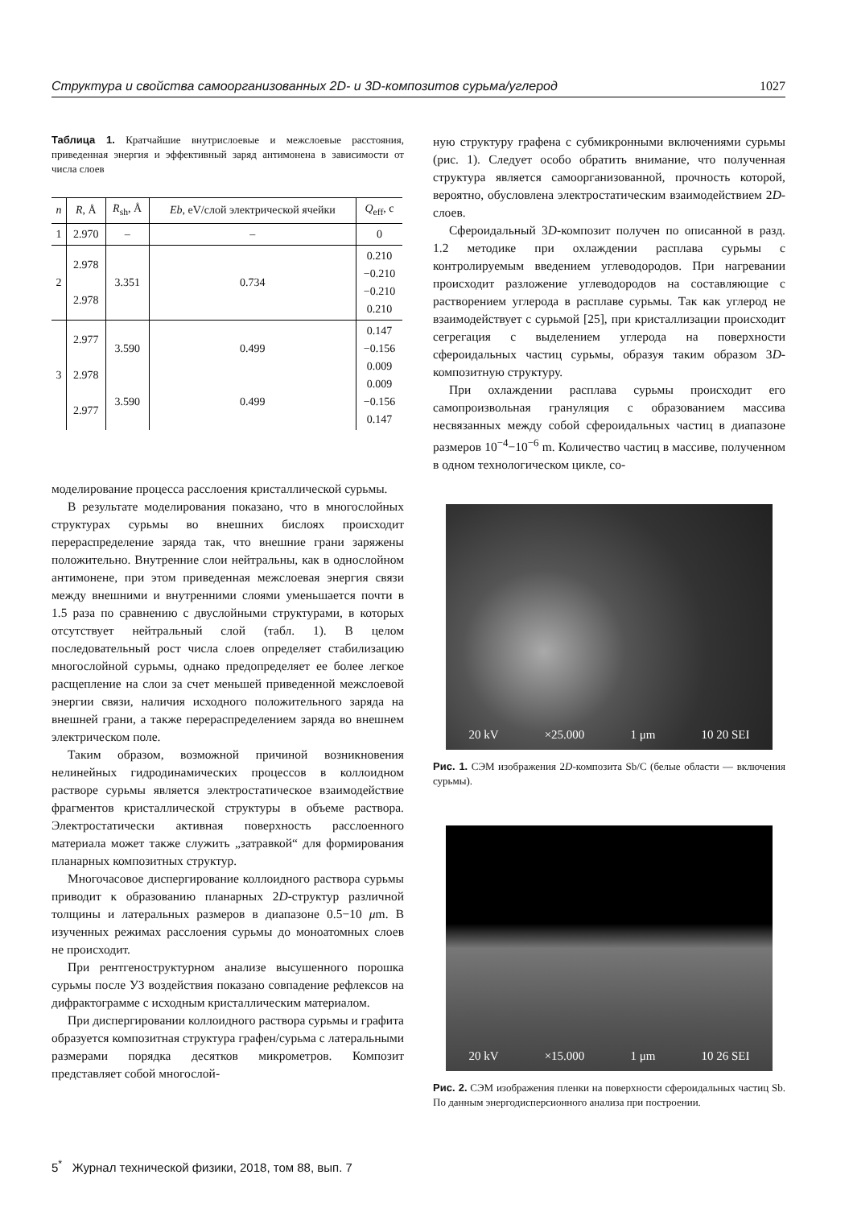Структура и свойства самоорганизованных 2D- и 3D-композитов сурьма/углерод 1027
Таблица 1. Кратчайшие внутрислоевые и межслоевые расстояния, приведенная энергия и эффективный заряд антимонена в зависимости от числа слоев
| n | R , Å | R<sub>sh</sub>, Å | Eb , eV/слой электрической ячейки | Q<sub>eff</sub>, c |
| --- | --- | --- | --- | --- |
| 1 | 2.970 | – | – | 0 |
| 2 | 2.978 2.978 | 3.351 | 0.734 | 0.210 −0.210 −0.210 0.210 |
| 3 | 2.977 2.978 2.977 | 3.590 3.590 | 0.499 0.499 | 0.147 −0.156 0.009 0.009 −0.156 0.147 |
моделирование процесса расслоения кристаллической сурьмы.
В результате моделирования показано, что в многослойных структурах сурьмы во внешних бислоях происходит перераспределение заряда так, что внешние грани заряжены положительно. Внутренние слои нейтральны, как в однослойном антимонене, при этом приведенная межслоевая энергия связи между внешними и внутренними слоями уменьшается почти в 1.5 раза по сравнению с двуслойными структурами, в которых отсутствует нейтральный слой (табл. 1). В целом последовательный рост числа слоев определяет стабилизацию многослойной сурьмы, однако предопределяет ее более легкое расщепление на слои за счет меньшей приведенной межслоевой энергии связи, наличия исходного положительного заряда на внешней грани, а также перераспределением заряда во внешнем электрическом поле.
Таким образом, возможной причиной возникновения нелинейных гидродинамических процессов в коллоидном растворе сурьмы является электростатическое взаимодействие фрагментов кристаллической структуры в объеме раствора. Электростатически активная поверхность расслоенного материала может также служить „затравкой“ для формирования планарных композитных структур.
Многочасовое диспергирование коллоидного раствора сурьмы приводит к образованию планарных 2D-структур различной толщины и латеральных размеров в диапазоне 0.5−10 μm. В изученных режимах расслоения сурьмы до моноатомных слоев не происходит.
При рентгеноструктурном анализе высушенного порошка сурьмы после УЗ воздействия показано совпадение рефлексов на дифрактограмме с исходным кристаллическим материалом.
При диспергировании коллоидного раствора сурьмы и графита образуется композитная структура графен/сурьма с латеральными размерами порядка десятков микрометров. Композит представляет собой многослой-
ную структуру графена с субмикронными включениями сурьмы (рис. 1). Следует особо обратить внимание, что полученная структура является самоорганизованной, прочность которой, вероятно, обусловлена электростатическим взаимодействием 2D-слоев.
Сфероидальный 3D-композит получен по описанной в разд. 1.2 методике при охлаждении расплава сурьмы с контролируемым введением углеводородов. При нагревании происходит разложение углеводородов на составляющие с растворением углерода в расплаве сурьмы. Так как углерод не взаимодействует с сурьмой [25], при кристаллизации происходит сегрегация с выделением углерода на поверхности сфероидальных частиц сурьмы, образуя таким образом 3D-композитную структуру.
При охлаждении расплава сурьмы происходит его самопроизвольная грануляция с образованием массива несвязанных между собой сфероидальных частиц в диапазоне размеров 10<sup>−4</sup>−10<sup>−6</sup> m. Количество частиц в массиве, полученном в одном технологическом цикле, со-
20 kV ×25.000 1 μm 10 20 SEI
Рис. 1. СЭМ изображения 2D-композита Sb/C (белые области — включения сурьмы).
20 kV ×15.000 1 μm 10 26 SEI
Рис. 2. СЭМ изображения пленки на поверхности сфероидальных частиц Sb. По данным энергодисперсионного анализа при построении.
5<sup>*</sup> Журнал технической физики, 2018, том 88, вып. 7